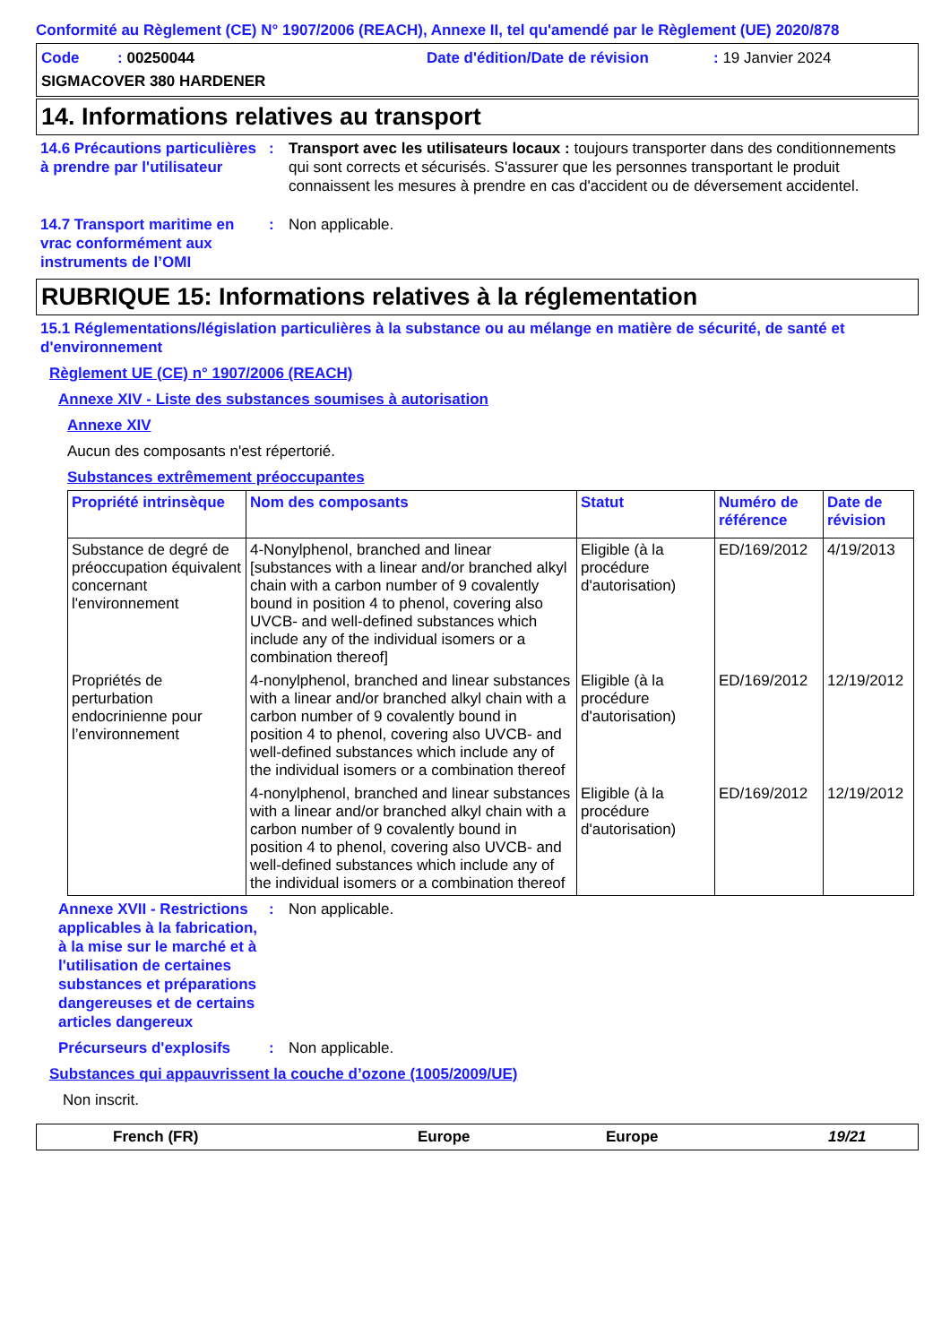Conformité au Règlement (CE) N° 1907/2006 (REACH), Annexe II, tel qu'amendé par le Règlement (UE) 2020/878
Code : 00250044
Date d'édition/Date de révision
: 19 Janvier 2024
SIGMACOVER 380 HARDENER
14. Informations relatives au transport
14.6 Précautions particulières à prendre par l'utilisateur
:
Transport avec les utilisateurs locaux : toujours transporter dans des conditionnements qui sont corrects et sécurisés. S'assurer que les personnes transportant le produit connaissent les mesures à prendre en cas d'accident ou de déversement accidentel.
14.7 Transport maritime en vrac conformément aux instruments de l’OMI
:
Non applicable.
RUBRIQUE 15: Informations relatives à la réglementation
15.1 Réglementations/législation particulières à la substance ou au mélange en matière de sécurité, de santé et d'environnement
Règlement UE (CE) n° 1907/2006 (REACH)
Annexe XIV - Liste des substances soumises à autorisation
Annexe XIV
Aucun des composants n'est répertorié.
Substances extrêmement préoccupantes
| Propriété intrinsèque | Nom des composants | Statut | Numéro de référence | Date de révision |
| --- | --- | --- | --- | --- |
| Substance de degré de préoccupation équivalent concernant l'environnement | 4-Nonylphenol, branched and linear [substances with a linear and/or branched alkyl chain with a carbon number of 9 covalently bound in position 4 to phenol, covering also UVCB- and well-defined substances which include any of the individual isomers or a combination thereof] | Eligible (à la procédure d'autorisation) | ED/169/2012 | 4/19/2013 |
| Propriétés de perturbation endocrinienne pour l’environnement | 4-nonylphenol, branched and linear substances with a linear and/or branched alkyl chain with a carbon number of 9 covalently bound in position 4 to phenol, covering also UVCB- and well-defined substances which include any of the individual isomers or a combination thereof | Eligible (à la procédure d'autorisation) | ED/169/2012 | 12/19/2012 |
| | 4-nonylphenol, branched and linear substances with a linear and/or branched alkyl chain with a carbon number of 9 covalently bound in position 4 to phenol, covering also UVCB- and well-defined substances which include any of the individual isomers or a combination thereof | Eligible (à la procédure d'autorisation) | ED/169/2012 | 12/19/2012 |
Annexe XVII - Restrictions applicables à la fabrication, à la mise sur le marché et à l'utilisation de certaines substances et préparations dangereuses et de certains articles dangereux
:
Non applicable.
Précurseurs d'explosifs
:
Non applicable.
Substances qui appauvrissent la couche d’ozone (1005/2009/UE)
Non inscrit.
French (FR)
Europe
Europe
19/21